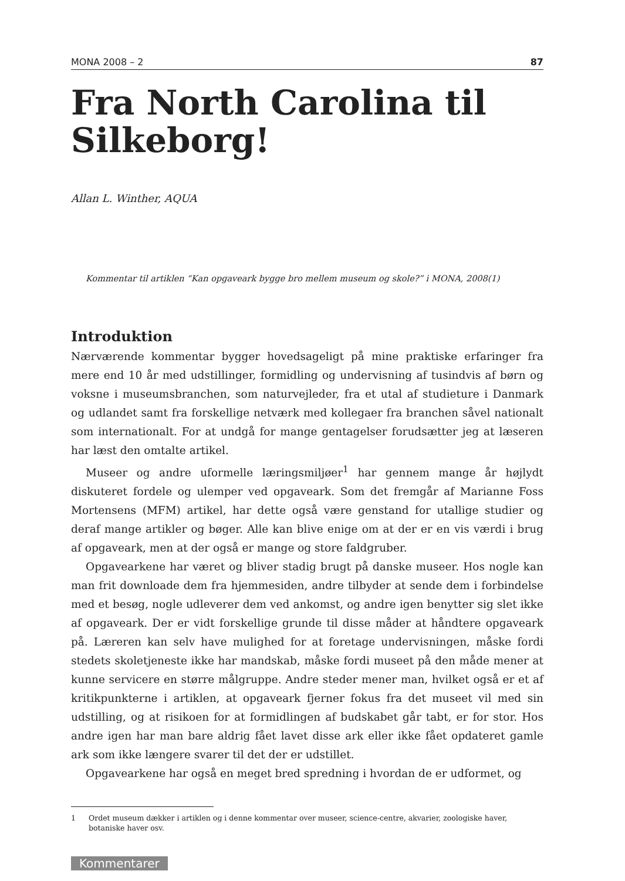MONA 2008 – 2 87
Fra North Carolina til Silkeborg!
Allan L. Winther, AQUA
Kommentar til artiklen “Kan opgaveark bygge bro mellem museum og skole?” i MONA, 2008(1)
Introduktion
Nærværende kommentar bygger hovedsageligt på mine praktiske erfaringer fra mere end 10 år med udstillinger, formidling og undervisning af tusindvis af børn og voksne i museumsbranchen, som naturvejleder, fra et utal af studieture i Danmark og udlandet samt fra forskellige netværk med kollegaer fra branchen såvel nationalt som internationalt. For at undgå for mange gentagelser forudsætter jeg at læseren har læst den omtalte artikel.
Museer og andre uformelle læringsmiljøer<sup>1</sup> har gennem mange år højlydt diskuteret fordele og ulemper ved opgaveark. Som det fremgår af Marianne Foss Mortensens (MFM) artikel, har dette også være genstand for utallige studier og deraf mange artikler og bøger. Alle kan blive enige om at der er en vis værdi i brug af opgaveark, men at der også er mange og store faldgruber.
Opgavearkene har været og bliver stadig brugt på danske museer. Hos nogle kan man frit downloade dem fra hjemmesiden, andre tilbyder at sende dem i forbindelse med et besøg, nogle udleverer dem ved ankomst, og andre igen benytter sig slet ikke af opgaveark. Der er vidt forskellige grunde til disse måder at håndtere opgaveark på. Læreren kan selv have mulighed for at foretage undervisningen, måske fordi stedets skoletjeneste ikke har mandskab, måske fordi museet på den måde mener at kunne servicere en større målgruppe. Andre steder mener man, hvilket også er et af kritikpunkterne i artiklen, at opgaveark fjerner fokus fra det museet vil med sin udstilling, og at risikoen for at formidlingen af budskabet går tabt, er for stor. Hos andre igen har man bare aldrig fået lavet disse ark eller ikke fået opdateret gamle ark som ikke længere svarer til det der er udstillet.
Opgavearkene har også en meget bred spredning i hvordan de er udformet, og
1 Ordet museum dækker i artiklen og i denne kommentar over museer, science-centre, akvarier, zoologiske haver, botaniske haver osv.
Kommentarer